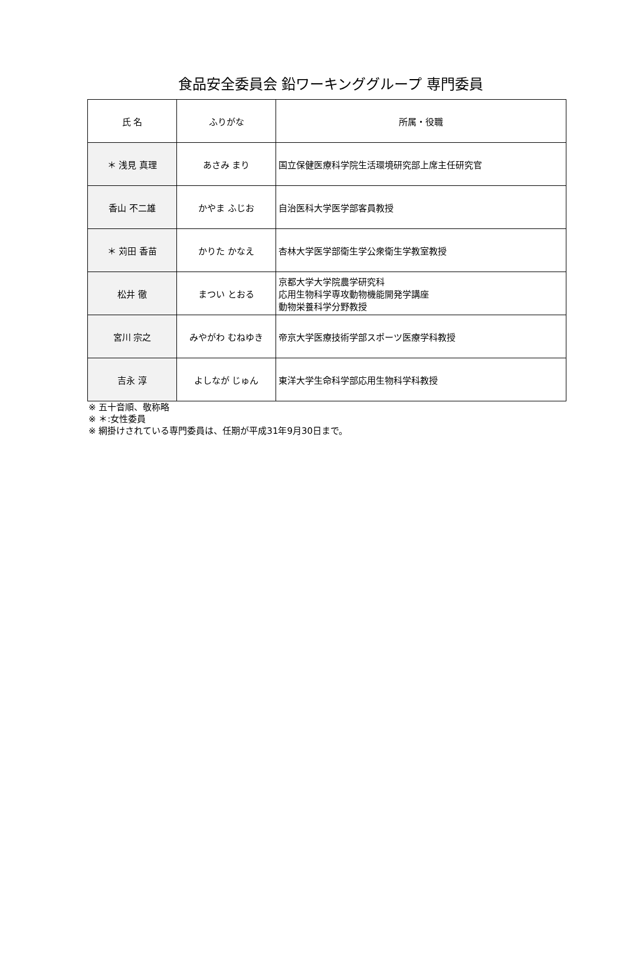食品安全委員会 鉛ワーキンググループ 専門委員
| 氏 名 | ふりがな | 所属・役職 |
| --- | --- | --- |
| ＊ 浅見 真理 | あさみ まり | 国立保健医療科学院生活環境研究部上席主任研究官 |
| 香山 不二雄 | かやま ふじお | 自治医科大学医学部客員教授 |
| ＊ 苅田 香苗 | かりた かなえ | 杏林大学医学部衛生学公衆衛生学教室教授 |
| 松井 徹 | まつい とおる | 京都大学大学院農学研究科 応用生物科学専攻動物機能開発学講座 動物栄養科学分野教授 |
| 宮川 宗之 | みやがわ むねゆき | 帝京大学医療技術学部スポーツ医療学科教授 |
| 吉永 淳 | よしなが じゅん | 東洋大学生命科学部応用生物科学科教授 |
※ 五十音順、敬称略
※ ＊:女性委員
※ 網掛けされている専門委員は、任期が平成31年9月30日まで。